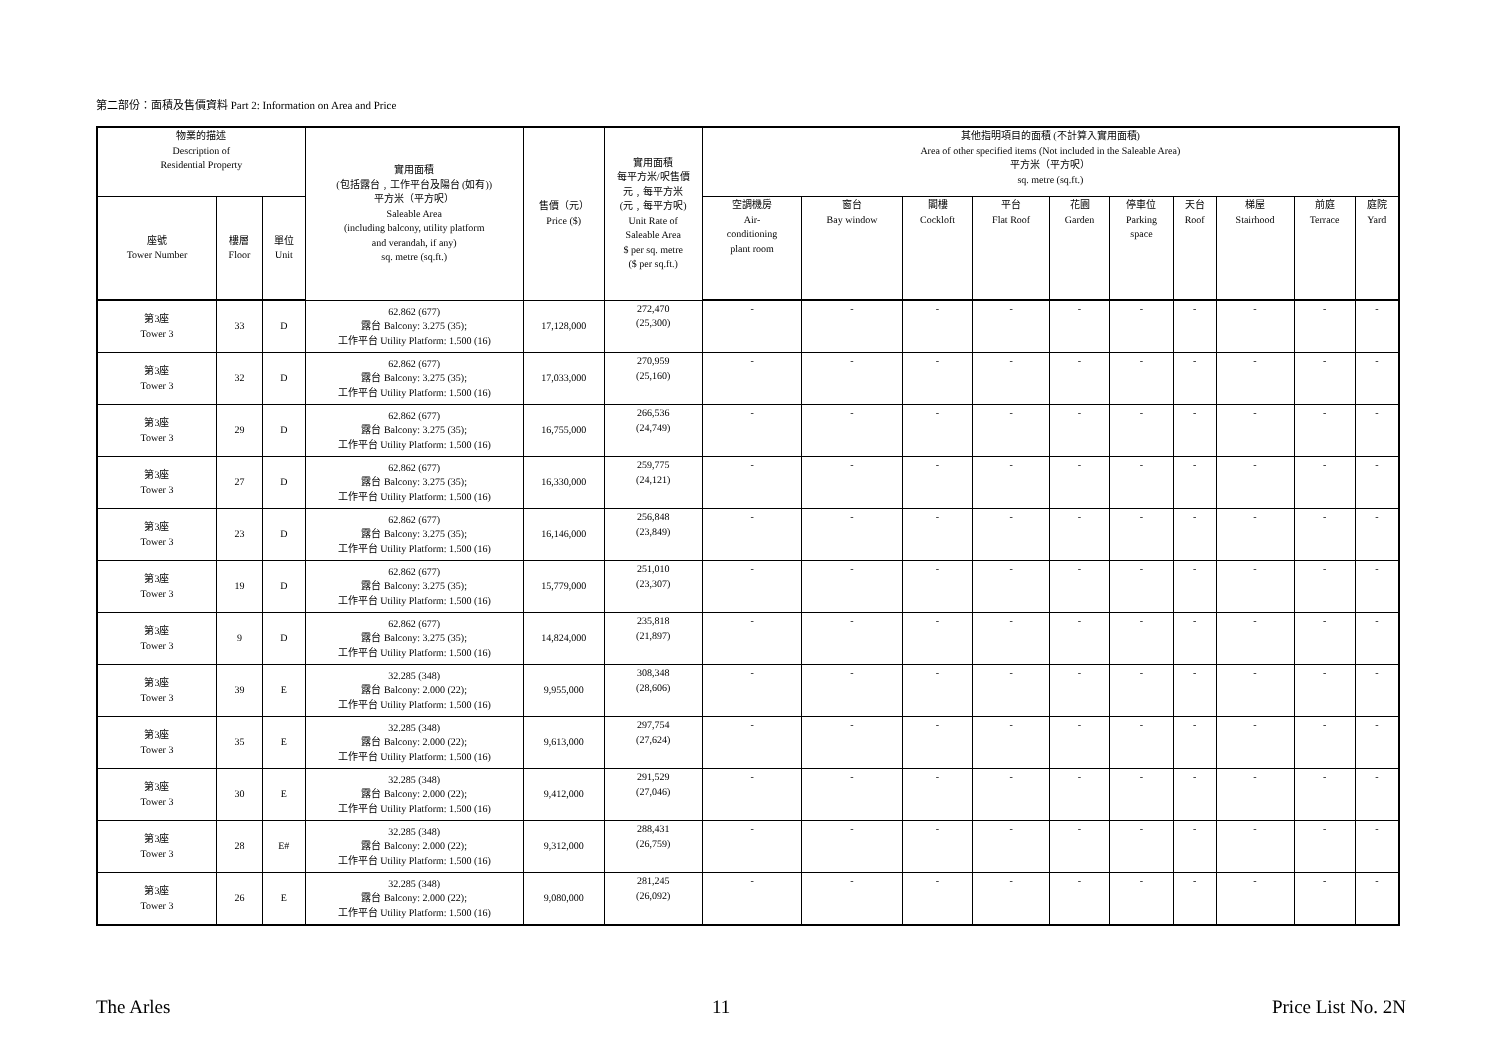第二部份：面積及售價資料 Part 2: Information on Area and Price
| 物業的描述 Description of Residential Property | | | 實用面積 (包括露台﹐工作平台及陽台 (如有)) 平方米（平方呎） Saleable Area (including balcony, utility platform and verandah, if any) sq. metre (sq.ft.) | 售價（元） Price ($) | 實用面積 每平方米/呎售價 元﹐每平方米 (元﹐每平方呎) Unit Rate of Saleable Area $ per sq. metre ($ per sq.ft.) | 其他指明項目的面積 (不計算入實用面積) Area of other specified items (Not included in the Saleable Area) 平方米（平方呎） sq. metre (sq.ft.) | | | | | | | | | |
| --- | --- | --- | --- | --- | --- | --- | --- | --- | --- | --- | --- | --- | --- | --- | --- |
| 座號 Tower Number | 樓層 Floor | 單位 Unit | | | | 空調機房 Air- conditioning plant room | 窗台 Bay window | 閣樓 Cockloft | 平台 Flat Roof | 花園 Garden | 停車位 Parking space | 天台 Roof | 梯屋 Stairhood | 前庭 Terrace | 庭院 Yard |
| 第3座 Tower 3 | 33 | D | 62.862 (677) 露台 Balcony: 3.275 (35); 工作平台 Utility Platform: 1.500 (16) | 17,128,000 | 272,470 (25,300) | - | - | - | - | - | - | - | - | - | - |
| 第3座 Tower 3 | 32 | D | 62.862 (677) 露台 Balcony: 3.275 (35); 工作平台 Utility Platform: 1.500 (16) | 17,033,000 | 270,959 (25,160) | - | - | - | - | - | - | - | - | - | - |
| 第3座 Tower 3 | 29 | D | 62.862 (677) 露台 Balcony: 3.275 (35); 工作平台 Utility Platform: 1.500 (16) | 16,755,000 | 266,536 (24,749) | - | - | - | - | - | - | - | - | - | - |
| 第3座 Tower 3 | 27 | D | 62.862 (677) 露台 Balcony: 3.275 (35); 工作平台 Utility Platform: 1.500 (16) | 16,330,000 | 259,775 (24,121) | - | - | - | - | - | - | - | - | - | - |
| 第3座 Tower 3 | 23 | D | 62.862 (677) 露台 Balcony: 3.275 (35); 工作平台 Utility Platform: 1.500 (16) | 16,146,000 | 256,848 (23,849) | - | - | - | - | - | - | - | - | - | - |
| 第3座 Tower 3 | 19 | D | 62.862 (677) 露台 Balcony: 3.275 (35); 工作平台 Utility Platform: 1.500 (16) | 15,779,000 | 251,010 (23,307) | - | - | - | - | - | - | - | - | - | - |
| 第3座 Tower 3 | 9 | D | 62.862 (677) 露台 Balcony: 3.275 (35); 工作平台 Utility Platform: 1.500 (16) | 14,824,000 | 235,818 (21,897) | - | - | - | - | - | - | - | - | - | - |
| 第3座 Tower 3 | 39 | E | 32.285 (348) 露台 Balcony: 2.000 (22); 工作平台 Utility Platform: 1.500 (16) | 9,955,000 | 308,348 (28,606) | - | - | - | - | - | - | - | - | - | - |
| 第3座 Tower 3 | 35 | E | 32.285 (348) 露台 Balcony: 2.000 (22); 工作平台 Utility Platform: 1.500 (16) | 9,613,000 | 297,754 (27,624) | - | - | - | - | - | - | - | - | - | - |
| 第3座 Tower 3 | 30 | E | 32.285 (348) 露台 Balcony: 2.000 (22); 工作平台 Utility Platform: 1.500 (16) | 9,412,000 | 291,529 (27,046) | - | - | - | - | - | - | - | - | - | - |
| 第3座 Tower 3 | 28 | E# | 32.285 (348) 露台 Balcony: 2.000 (22); 工作平台 Utility Platform: 1.500 (16) | 9,312,000 | 288,431 (26,759) | - | - | - | - | - | - | - | - | - | - |
| 第3座 Tower 3 | 26 | E | 32.285 (348) 露台 Balcony: 2.000 (22); 工作平台 Utility Platform: 1.500 (16) | 9,080,000 | 281,245 (26,092) | - | - | - | - | - | - | - | - | - | - |
The Arles 11 Price List No. 2N